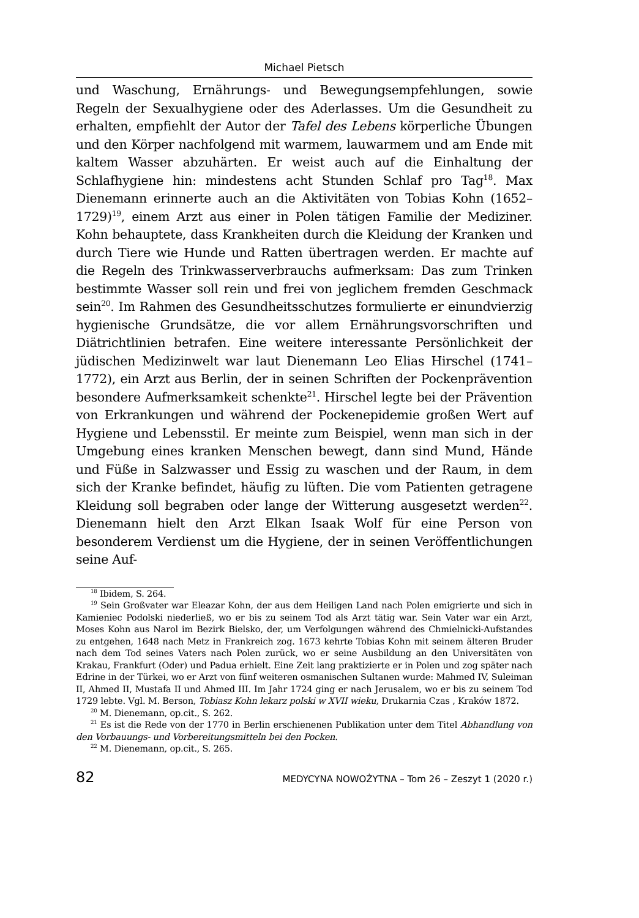Michael Pietsch
und Waschung, Ernährungs- und Bewegungsempfehlungen, sowie Regeln der Sexualhygiene oder des Aderlasses. Um die Gesundheit zu erhalten, empfiehlt der Autor der Tafel des Lebens körperliche Übungen und den Körper nachfolgend mit warmem, lauwarmem und am Ende mit kaltem Wasser abzuhärten. Er weist auch auf die Einhaltung der Schlafhygiene hin: mindestens acht Stunden Schlaf pro Tag<sup>18</sup>. Max Dienemann erinnerte auch an die Aktivitäten von Tobias Kohn (1652–1729)<sup>19</sup>, einem Arzt aus einer in Polen tätigen Familie der Mediziner. Kohn behauptete, dass Krankheiten durch die Kleidung der Kranken und durch Tiere wie Hunde und Ratten übertragen werden. Er machte auf die Regeln des Trinkwasserverbrauchs aufmerksam: Das zum Trinken bestimmte Wasser soll rein und frei von jeglichem fremden Geschmack sein<sup>20</sup>. Im Rahmen des Gesundheitsschutzes formulierte er einundvierzig hygienische Grundsätze, die vor allem Ernährungsvorschriften und Diätrichtlinien betrafen. Eine weitere interessante Persönlichkeit der jüdischen Medizinwelt war laut Dienemann Leo Elias Hirschel (1741–1772), ein Arzt aus Berlin, der in seinen Schriften der Pockenprävention besondere Aufmerksamkeit schenkte<sup>21</sup>. Hirschel legte bei der Prävention von Erkrankungen und während der Pockenepidemie großen Wert auf Hygiene und Lebensstil. Er meinte zum Beispiel, wenn man sich in der Umgebung eines kranken Menschen bewegt, dann sind Mund, Hände und Füße in Salzwasser und Essig zu waschen und der Raum, in dem sich der Kranke befindet, häufig zu lüften. Die vom Patienten getragene Kleidung soll begraben oder lange der Witterung ausgesetzt werden<sup>22</sup>. Dienemann hielt den Arzt Elkan Isaak Wolf für eine Person von besonderem Verdienst um die Hygiene, der in seinen Veröffentlichungen seine Auf-
<sup>18</sup> Ibidem, S. 264.
<sup>19</sup> Sein Großvater war Eleazar Kohn, der aus dem Heiligen Land nach Polen emigrierte und sich in Kamieniec Podolski niederließ, wo er bis zu seinem Tod als Arzt tätig war. Sein Vater war ein Arzt, Moses Kohn aus Narol im Bezirk Bielsko, der, um Verfolgungen während des Chmielnicki-Aufstandes zu entgehen, 1648 nach Metz in Frankreich zog. 1673 kehrte Tobias Kohn mit seinem älteren Bruder nach dem Tod seines Vaters nach Polen zurück, wo er seine Ausbildung an den Universitäten von Krakau, Frankfurt (Oder) und Padua erhielt. Eine Zeit lang praktizierte er in Polen und zog später nach Edrine in der Türkei, wo er Arzt von fünf weiteren osmanischen Sultanen wurde: Mahmed IV, Suleiman II, Ahmed II, Mustafa II und Ahmed III. Im Jahr 1724 ging er nach Jerusalem, wo er bis zu seinem Tod 1729 lebte. Vgl. M. Berson, Tobiasz Kohn lekarz polski w XVII wieku, Drukarnia Czas , Kraków 1872.
<sup>20</sup> M. Dienemann, op.cit., S. 262.
<sup>21</sup> Es ist die Rede von der 1770 in Berlin erschienenen Publikation unter dem Titel Abhandlung von den Vorbauungs- und Vorbereitungsmitteln bei den Pocken.
<sup>22</sup> M. Dienemann, op.cit., S. 265.
82 MEDYCYNA NOWOŻYTNA – Tom 26 – Zeszyt 1 (2020 r.)